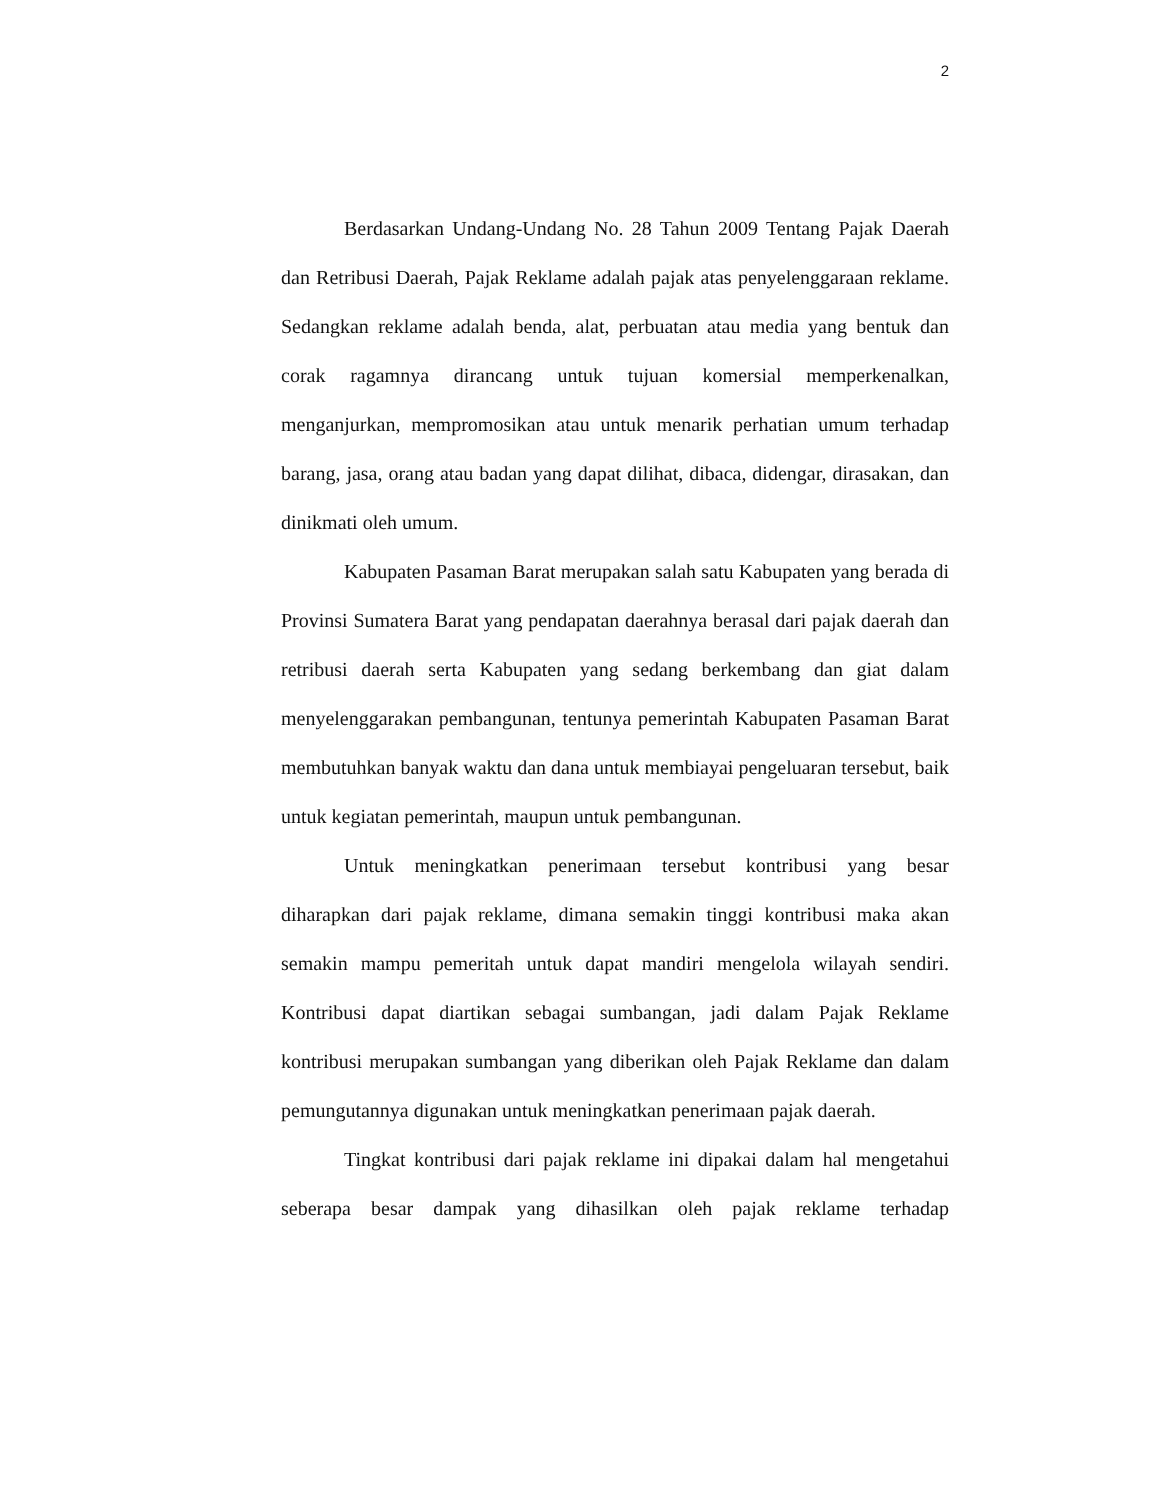2
Berdasarkan Undang-Undang No. 28 Tahun 2009 Tentang Pajak Daerah dan Retribusi Daerah, Pajak Reklame adalah pajak atas penyelenggaraan reklame. Sedangkan reklame adalah benda, alat, perbuatan atau media yang bentuk dan corak ragamnya dirancang untuk tujuan komersial memperkenalkan, menganjurkan, mempromosikan atau untuk menarik perhatian umum terhadap barang, jasa, orang atau badan yang dapat dilihat, dibaca, didengar, dirasakan, dan dinikmati oleh umum.
Kabupaten Pasaman Barat merupakan salah satu Kabupaten yang berada di Provinsi Sumatera Barat yang pendapatan daerahnya berasal dari pajak daerah dan retribusi daerah serta Kabupaten yang sedang berkembang dan giat dalam menyelenggarakan pembangunan, tentunya pemerintah Kabupaten Pasaman Barat membutuhkan banyak waktu dan dana untuk membiayai pengeluaran tersebut, baik untuk kegiatan pemerintah, maupun untuk pembangunan.
Untuk meningkatkan penerimaan tersebut kontribusi yang besar diharapkan dari pajak reklame, dimana semakin tinggi kontribusi maka akan semakin mampu pemeritah untuk dapat mandiri mengelola wilayah sendiri. Kontribusi dapat diartikan sebagai sumbangan, jadi dalam Pajak Reklame kontribusi merupakan sumbangan yang diberikan oleh Pajak Reklame dan dalam pemungutannya digunakan untuk meningkatkan penerimaan pajak daerah.
Tingkat kontribusi dari pajak reklame ini dipakai dalam hal mengetahui seberapa besar dampak yang dihasilkan oleh pajak reklame terhadap